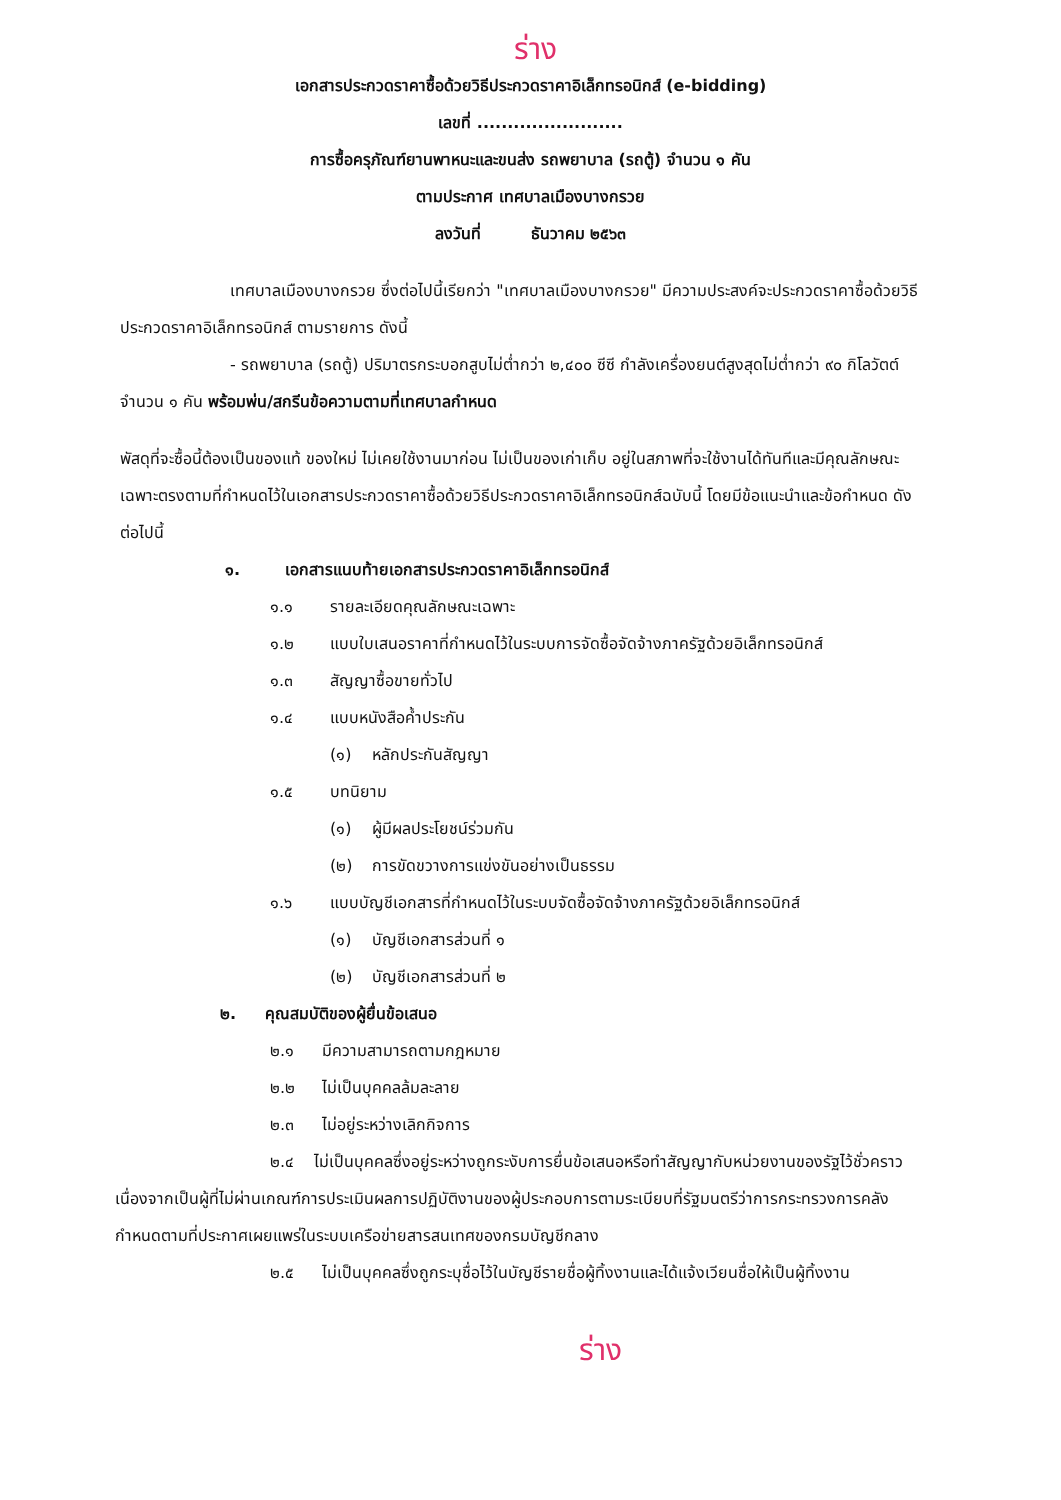ร่าง
เอกสารประกวดราคาซื้อด้วยวิธีประกวดราคาอิเล็กทรอนิกส์ (e-bidding)
เลขที่ ........................
การซื้อครุภัณฑ์ยานพาหนะและขนส่ง รถพยาบาล (รถตู้) จำนวน ๑ คัน
ตามประกาศ เทศบาลเมืองบางกรวย
ลงวันที่ ธันวาคม ๒๕๖๓
เทศบาลเมืองบางกรวย ซึ่งต่อไปนี้เรียกว่า "เทศบาลเมืองบางกรวย" มีความประสงค์จะประกวดราคาซื้อด้วยวิธีประกวดราคาอิเล็กทรอนิกส์ ตามรายการ ดังนี้
- รถพยาบาล (รถตู้) ปริมาตรกระบอกสูบไม่ต่ำกว่า ๒,๔๐๐ ซีซี กำลังเครื่องยนต์สูงสุดไม่ต่ำกว่า ๙๐ กิโลวัตต์ จำนวน ๑ คัน พร้อมพ่น/สกรีนข้อความตามที่เทศบาลกำหนด
พัสดุที่จะซื้อนี้ต้องเป็นของแท้ ของใหม่ ไม่เคยใช้งานมาก่อน ไม่เป็นของเก่าเก็บ อยู่ในสภาพที่จะใช้งานได้ทันทีและมีคุณลักษณะเฉพาะตรงตามที่กำหนดไว้ในเอกสารประกวดราคาซื้อด้วยวิธีประกวดราคาอิเล็กทรอนิกส์ฉบับนี้ โดยมีข้อแนะนำและข้อกำหนด ดังต่อไปนี้
๑. เอกสารแนบท้ายเอกสารประกวดราคาอิเล็กทรอนิกส์
๑.๑ รายละเอียดคุณลักษณะเฉพาะ
๑.๒ แบบใบเสนอราคาที่กำหนดไว้ในระบบการจัดซื้อจัดจ้างภาครัฐด้วยอิเล็กทรอนิกส์
๑.๓ สัญญาซื้อขายทั่วไป
๑.๔ แบบหนังสือค้ำประกัน
(๑) หลักประกันสัญญา
๑.๕ บทนิยาม
(๑) ผู้มีผลประโยชน์ร่วมกัน
(๒) การขัดขวางการแข่งขันอย่างเป็นธรรม
๑.๖ แบบบัญชีเอกสารที่กำหนดไว้ในระบบจัดซื้อจัดจ้างภาครัฐด้วยอิเล็กทรอนิกส์
(๑) บัญชีเอกสารส่วนที่ ๑
(๒) บัญชีเอกสารส่วนที่ ๒
๒. คุณสมบัติของผู้ยื่นข้อเสนอ
๒.๑ มีความสามารถตามกฎหมาย
๒.๒ ไม่เป็นบุคคลล้มละลาย
๒.๓ ไม่อยู่ระหว่างเลิกกิจการ
๒.๔ ไม่เป็นบุคคลซึ่งอยู่ระหว่างถูกระงับการยื่นข้อเสนอหรือทำสัญญากับหน่วยงานของรัฐไว้ชั่วคราว เนื่องจากเป็นผู้ที่ไม่ผ่านเกณฑ์การประเมินผลการปฏิบัติงานของผู้ประกอบการตามระเบียบที่รัฐมนตรีว่าการกระทรวงการคลังกำหนดตามที่ประกาศเผยแพร่ในระบบเครือข่ายสารสนเทศของกรมบัญชีกลาง
๒.๕ ไม่เป็นบุคคลซึ่งถูกระบุชื่อไว้ในบัญชีรายชื่อผู้ทิ้งงานและได้แจ้งเวียนชื่อให้เป็นผู้ทิ้งงาน
ร่าง